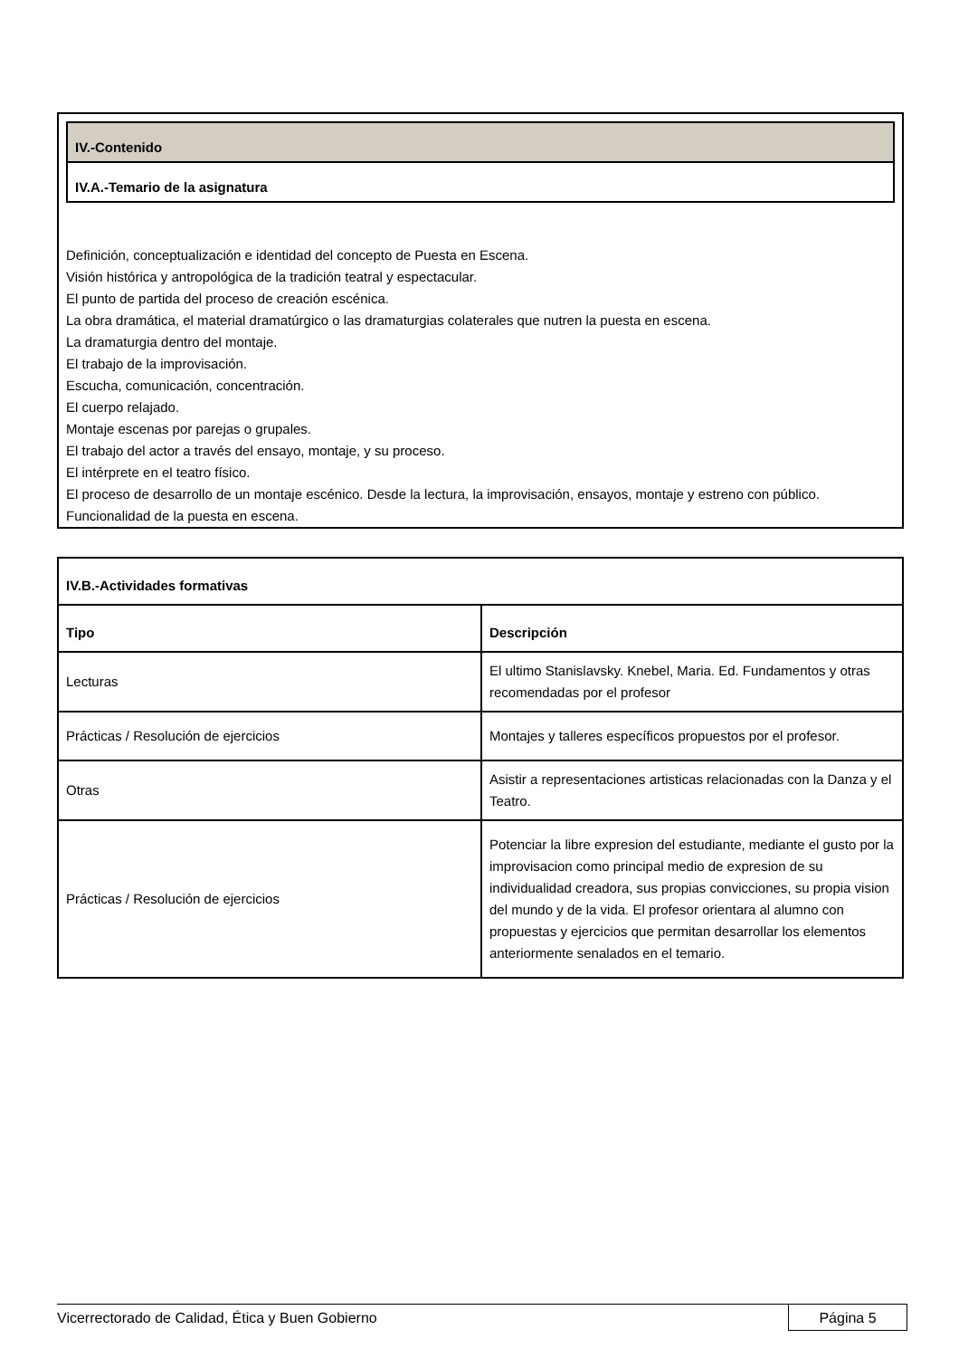IV.-Contenido
IV.A.-Temario de la asignatura
Definición, conceptualización e identidad del concepto de Puesta en Escena.
Visión histórica y antropológica de la tradición teatral y espectacular.
El punto de partida del proceso de creación escénica.
La obra dramática, el material dramatúrgico o las dramaturgias colaterales que nutren la puesta en escena.
La dramaturgia dentro del montaje.
El trabajo de la improvisación.
Escucha, comunicación, concentración.
El cuerpo relajado.
Montaje escenas por parejas o grupales.
El trabajo del actor a través del ensayo, montaje, y su proceso.
El intérprete en el teatro físico.
El proceso de desarrollo de un montaje escénico. Desde la lectura, la improvisación, ensayos, montaje y estreno con público.
Funcionalidad de la puesta en escena.
| IV.B.-Actividades formativas | |
| --- | --- |
| Tipo | Descripción |
| Lecturas | El ultimo Stanislavsky. Knebel, Maria. Ed. Fundamentos y otras recomendadas por el profesor |
| Prácticas / Resolución de ejercicios | Montajes y talleres específicos propuestos por el profesor. |
| Otras | Asistir a representaciones artisticas relacionadas con la Danza y el Teatro. |
| Prácticas / Resolución de ejercicios | Potenciar la libre expresion del estudiante, mediante el gusto por la improvisacion como principal medio de expresion de su individualidad creadora, sus propias convicciones, su propia vision del mundo y de la vida. El profesor orientara al alumno con propuestas y ejercicios que permitan desarrollar los elementos anteriormente senalados en el temario. |
Vicerrectorado de Calidad, Ética y Buen Gobierno
Página 5